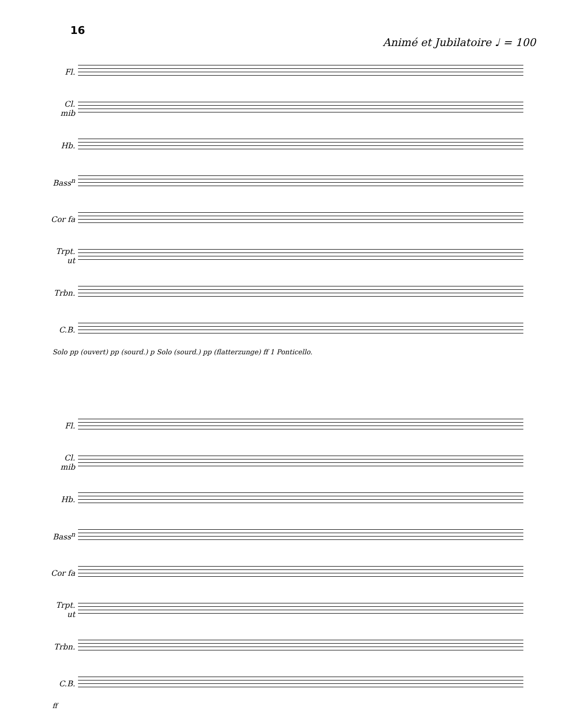16
Animé et Jubilatoire ♩ = 100
Fl.
Cl. mib
Hb.
Bass<sup>n</sup>
Cor fa
Trpt. ut
Trbn.
C.B.
Solo pp (ouvert) pp (sourd.) p Solo (sourd.) pp (flatterzunge) ff 1 Ponticello.
Fl.
Cl. mib
Hb.
Bass<sup>n</sup>
Cor fa
Trpt. ut
Trbn.
C.B.
ff